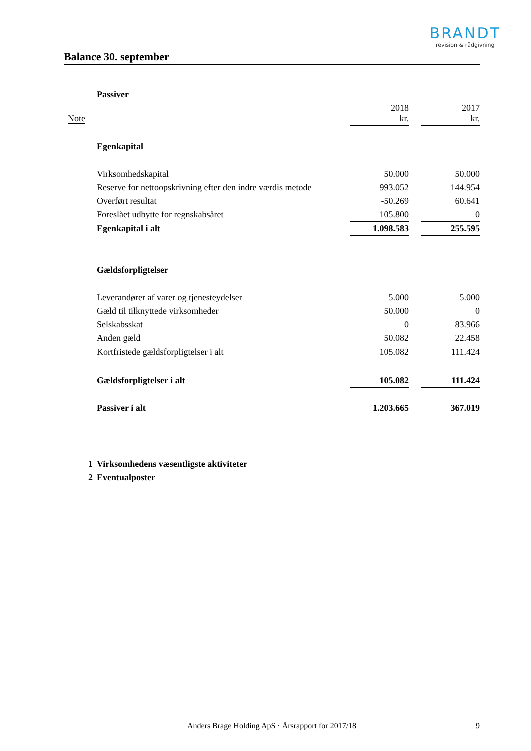BRANDT
revision & rådgivning
Balance 30. september
| | Passiver | | | |
| Note | | 2018 kr. | | 2017 kr. |
| | Egenkapital | | | |
| | Virksomhedskapital | 50.000 | | 50.000 |
| | Reserve for nettoopskrivning efter den indre værdis metode | 993.052 | | 144.954 |
| | Overført resultat | -50.269 | | 60.641 |
| | Foreslået udbytte for regnskabsåret | 105.800 | | 0 |
| | Egenkapital i alt | 1.098.583 | | 255.595 |
| | Gældsforpligtelser | | | |
| | Leverandører af varer og tjenesteydelser | 5.000 | | 5.000 |
| | Gæld til tilknyttede virksomheder | 50.000 | | 0 |
| | Selskabsskat | 0 | | 83.966 |
| | Anden gæld | 50.082 | | 22.458 |
| | Kortfristede gældsforpligtelser i alt | 105.082 | | 111.424 |
| | Gældsforpligtelser i alt | 105.082 | | 111.424 |
| | Passiver i alt | 1.203.665 | | 367.019 |
| 1 | Virksomhedens væsentligste aktiviteter | | | |
| 2 | Eventualposter | | | |
Anders Brage Holding ApS · Årsrapport for 2017/18 9